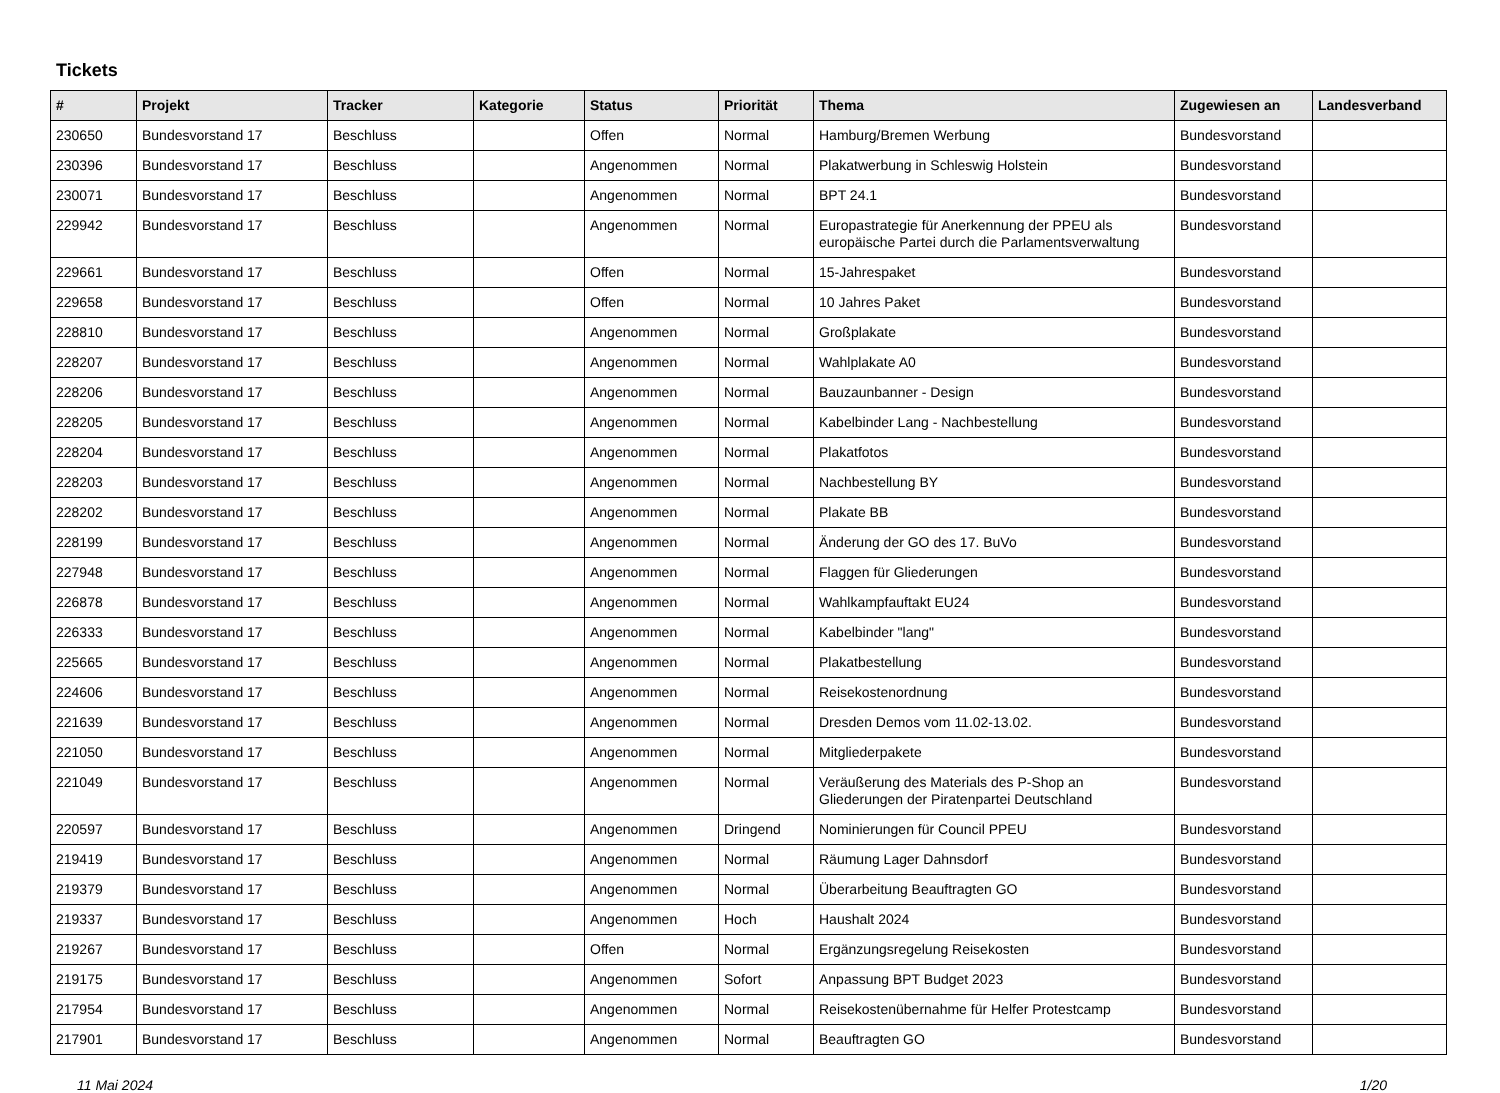Tickets
| # | Projekt | Tracker | Kategorie | Status | Priorität | Thema | Zugewiesen an | Landesverband |
| --- | --- | --- | --- | --- | --- | --- | --- | --- |
| 230650 | Bundesvorstand 17 | Beschluss | | Offen | Normal | Hamburg/Bremen Werbung | Bundesvorstand | |
| 230396 | Bundesvorstand 17 | Beschluss | | Angenommen | Normal | Plakatwerbung in Schleswig Holstein | Bundesvorstand | |
| 230071 | Bundesvorstand 17 | Beschluss | | Angenommen | Normal | BPT 24.1 | Bundesvorstand | |
| 229942 | Bundesvorstand 17 | Beschluss | | Angenommen | Normal | Europastrategie für Anerkennung der PPEU als europäische Partei durch die Parlamentsverwaltung | Bundesvorstand | |
| 229661 | Bundesvorstand 17 | Beschluss | | Offen | Normal | 15-Jahrespaket | Bundesvorstand | |
| 229658 | Bundesvorstand 17 | Beschluss | | Offen | Normal | 10 Jahres Paket | Bundesvorstand | |
| 228810 | Bundesvorstand 17 | Beschluss | | Angenommen | Normal | Großplakate | Bundesvorstand | |
| 228207 | Bundesvorstand 17 | Beschluss | | Angenommen | Normal | Wahlplakate A0 | Bundesvorstand | |
| 228206 | Bundesvorstand 17 | Beschluss | | Angenommen | Normal | Bauzaunbanner - Design | Bundesvorstand | |
| 228205 | Bundesvorstand 17 | Beschluss | | Angenommen | Normal | Kabelbinder Lang - Nachbestellung | Bundesvorstand | |
| 228204 | Bundesvorstand 17 | Beschluss | | Angenommen | Normal | Plakatfotos | Bundesvorstand | |
| 228203 | Bundesvorstand 17 | Beschluss | | Angenommen | Normal | Nachbestellung BY | Bundesvorstand | |
| 228202 | Bundesvorstand 17 | Beschluss | | Angenommen | Normal | Plakate BB | Bundesvorstand | |
| 228199 | Bundesvorstand 17 | Beschluss | | Angenommen | Normal | Änderung der GO des 17. BuVo | Bundesvorstand | |
| 227948 | Bundesvorstand 17 | Beschluss | | Angenommen | Normal | Flaggen für Gliederungen | Bundesvorstand | |
| 226878 | Bundesvorstand 17 | Beschluss | | Angenommen | Normal | Wahlkampfauftakt EU24 | Bundesvorstand | |
| 226333 | Bundesvorstand 17 | Beschluss | | Angenommen | Normal | Kabelbinder "lang" | Bundesvorstand | |
| 225665 | Bundesvorstand 17 | Beschluss | | Angenommen | Normal | Plakatbestellung | Bundesvorstand | |
| 224606 | Bundesvorstand 17 | Beschluss | | Angenommen | Normal | Reisekostenordnung | Bundesvorstand | |
| 221639 | Bundesvorstand 17 | Beschluss | | Angenommen | Normal | Dresden Demos vom 11.02-13.02. | Bundesvorstand | |
| 221050 | Bundesvorstand 17 | Beschluss | | Angenommen | Normal | Mitgliederpakete | Bundesvorstand | |
| 221049 | Bundesvorstand 17 | Beschluss | | Angenommen | Normal | Veräußerung des Materials des P-Shop an Gliederungen der Piratenpartei Deutschland | Bundesvorstand | |
| 220597 | Bundesvorstand 17 | Beschluss | | Angenommen | Dringend | Nominierungen für Council PPEU | Bundesvorstand | |
| 219419 | Bundesvorstand 17 | Beschluss | | Angenommen | Normal | Räumung Lager Dahnsdorf | Bundesvorstand | |
| 219379 | Bundesvorstand 17 | Beschluss | | Angenommen | Normal | Überarbeitung Beauftragten GO | Bundesvorstand | |
| 219337 | Bundesvorstand 17 | Beschluss | | Angenommen | Hoch | Haushalt 2024 | Bundesvorstand | |
| 219267 | Bundesvorstand 17 | Beschluss | | Offen | Normal | Ergänzungsregelung Reisekosten | Bundesvorstand | |
| 219175 | Bundesvorstand 17 | Beschluss | | Angenommen | Sofort | Anpassung BPT Budget 2023 | Bundesvorstand | |
| 217954 | Bundesvorstand 17 | Beschluss | | Angenommen | Normal | Reisekostenübernahme für Helfer Protestcamp | Bundesvorstand | |
| 217901 | Bundesvorstand 17 | Beschluss | | Angenommen | Normal | Beauftragten GO | Bundesvorstand | |
11 Mai 2024 1/20